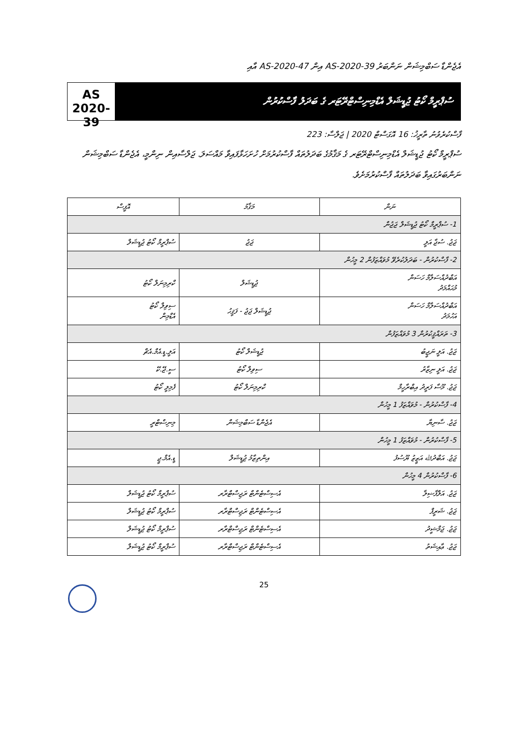އެޖެންޑާ ސަބްމިޝަން ނަންބަރު AS-2020-39 އިން AS-2020-47 އާއި
AS
2020-39
ސުޕްރީމް ކޯޓު ޖުޑީޝަލް އެޑްމިނިސްޓްރޭޓަރ ގެ ބަދަލު ފާސްކުރުން
ފާސްކުރެވުނު ތާރީޚު: 16 އޮގަސްޓް 2020 | ޖަލްސާ: 223
ސުޕްރީމް ކޯޓު ޖުޑީޝަލް އެޑްމިނިސްޓްރޭޓަރ ގެ މަޤާމުގެ ބަދަލުތައް ފާސްކުރުމަށް ހުށަހަޅާފައިވާ މައްސަލަ. ޖަލްސާއިން ނިންމީ، އެޖެންޑާ ސަބްމިޝަން ނަންބަރުގައިވާ ބަދަލުތައް ފާސްކުރުމަށެވެ.
| ނަން | މަޤާމު | އޮފީސް |
| --- | --- | --- |
| 1- ސުޕްރީމް ކޯޓު ޖުޑީޝަލް ޖަޖުން | | |
| ޖަޖު. ސުޖާ އަލީ | ޖަޖު | ސުޕްރީމް ކޯޓު ޖުޑީޝަލް |
| 2- ފާސްކުރުން - ބަދަލުކުރެވޭ މުވައްޒަފުން 2 މީހުން | | |
| އަބްދުއްސަލާމް ހަސަން މުޙައްމަދު | ޖުޑީޝަލް | ކްރިމިނަލް ކޯޓު |
| އަބްދުއްސަލާމް ހަސަން އަހުމަދު | ޖުޑީޝަލް ޖަޖު - ފަޤީހު | ސިވިލް ކޯޓު އެޑްމިން |
| 3- ތަރައްޤީކުރުން 3 މުވައްޒަފުން | | |
| ޖަޖު. އަލީ ނަޖީބު | ޖުޑީޝަލް ކޯޓު | އަލީ.ޑީ.އެމް.އެޗް |
| ޖަޖު. އަލީ ނިޒާރު | ސިވިލް ކޯޓު | ސީ.ޖޭ.ކޭ |
| ޖަޖު. މޫސާ ފަރީދު އިބްރާހީމް | ކްރިމިނަލް ކޯޓު | ފެމިލީ ކޯޓު |
| 4- ފާސްކުރުން - މުވައްޒަފު 1 މީހުން | | |
| ޖަޖު. ސާނިޔާ | އެޖެންޑާ ސަބްމިޝަން | މިނިސްޓްރީ |
| 5- ފާސްކުރުން - މުވައްޒަފު 1 މީހުން | | |
| ޖަޖު. އަބްދުﷲ އަޒީޒު ޔޫސުފު | އިންތިޒާމު ޖުޑީޝަލް | ޑީ.އެމް.ޖީ |
| 6- ފާސްކުރުން 4 މީހުން | | |
| ޖަޖު. އަލްފާޟިލާ | އެސިސްޓެންޓް ރަޖިސްޓްރާރ | ސުޕްރީމް ކޯޓު ޖުޑީޝަލް |
| ޖަޖު. ޝަރީފް | އެސިސްޓެންޓް ރަޖިސްޓްރާރ | ސުޕްރީމް ކޯޓު ޖުޑީޝަލް |
| ޖަޖު. ޖަމްޝީދު | އެސިސްޓެންޓް ރަޖިސްޓްރާރ | ސުޕްރީމް ކޯޓު ޖުޑީޝަލް |
| ޖަޖު. ޢާއިޝަތު | އެސިސްޓެންޓް ރަޖިސްޓްރާރ | ސުޕްރީމް ކޯޓު ޖުޑީޝަލް |
25